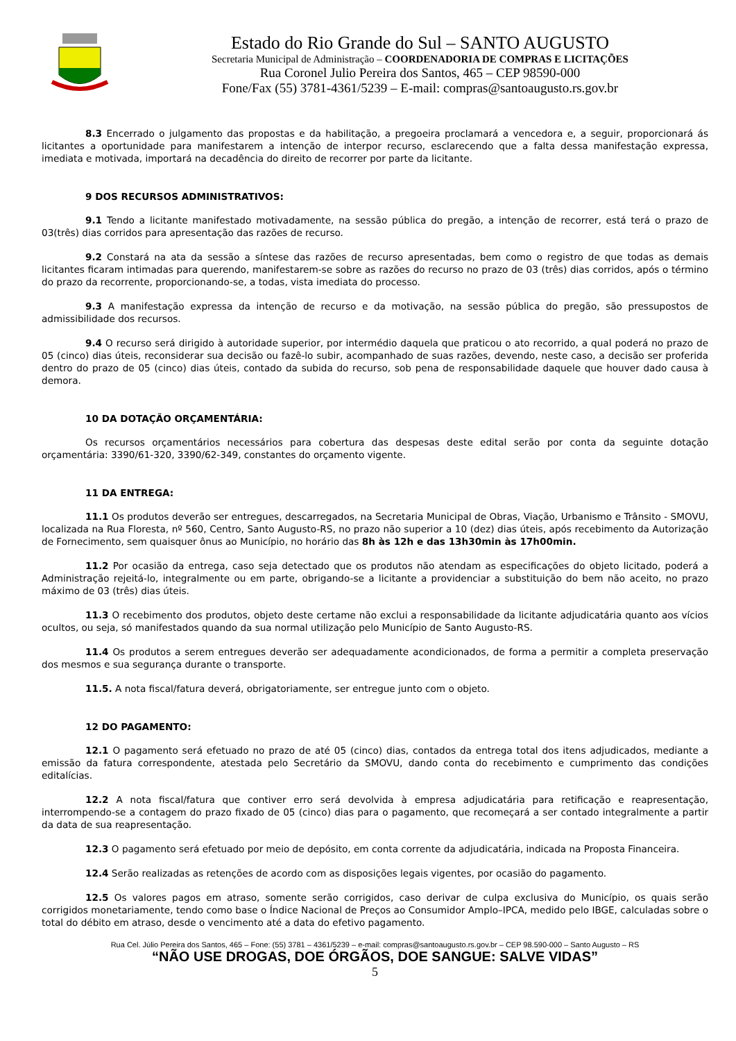Estado do Rio Grande do Sul – SANTO AUGUSTO
Secretaria Municipal de Administração – COORDENADORIA DE COMPRAS E LICITAÇÕES
Rua Coronel Julio Pereira dos Santos, 465 – CEP 98590-000
Fone/Fax (55) 3781-4361/5239 – E-mail: compras@santoaugusto.rs.gov.br
8.3 Encerrado o julgamento das propostas e da habilitação, a pregoeira proclamará a vencedora e, a seguir, proporcionará ás licitantes a oportunidade para manifestarem a intenção de interpor recurso, esclarecendo que a falta dessa manifestação expressa, imediata e motivada, importará na decadência do direito de recorrer por parte da licitante.
9 DOS RECURSOS ADMINISTRATIVOS:
9.1 Tendo a licitante manifestado motivadamente, na sessão pública do pregão, a intenção de recorrer, está terá o prazo de 03(três) dias corridos para apresentação das razões de recurso.
9.2 Constará na ata da sessão a síntese das razões de recurso apresentadas, bem como o registro de que todas as demais licitantes ficaram intimadas para querendo, manifestarem-se sobre as razões do recurso no prazo de 03 (três) dias corridos, após o término do prazo da recorrente, proporcionando-se, a todas, vista imediata do processo.
9.3 A manifestação expressa da intenção de recurso e da motivação, na sessão pública do pregão, são pressupostos de admissibilidade dos recursos.
9.4 O recurso será dirigido à autoridade superior, por intermédio daquela que praticou o ato recorrido, a qual poderá no prazo de 05 (cinco) dias úteis, reconsiderar sua decisão ou fazê-lo subir, acompanhado de suas razões, devendo, neste caso, a decisão ser proferida dentro do prazo de 05 (cinco) dias úteis, contado da subida do recurso, sob pena de responsabilidade daquele que houver dado causa à demora.
10 DA DOTAÇÃO ORÇAMENTÁRIA:
Os recursos orçamentários necessários para cobertura das despesas deste edital serão por conta da seguinte dotação orçamentária: 3390/61-320, 3390/62-349, constantes do orçamento vigente.
11 DA ENTREGA:
11.1 Os produtos deverão ser entregues, descarregados, na Secretaria Municipal de Obras, Viação, Urbanismo e Trânsito - SMOVU, localizada na Rua Floresta, nº 560, Centro, Santo Augusto-RS, no prazo não superior a 10 (dez) dias úteis, após recebimento da Autorização de Fornecimento, sem quaisquer ônus ao Município, no horário das 8h às 12h e das 13h30min às 17h00min.
11.2 Por ocasião da entrega, caso seja detectado que os produtos não atendam as especificações do objeto licitado, poderá a Administração rejeitá-lo, integralmente ou em parte, obrigando-se a licitante a providenciar a substituição do bem não aceito, no prazo máximo de 03 (três) dias úteis.
11.3 O recebimento dos produtos, objeto deste certame não exclui a responsabilidade da licitante adjudicatária quanto aos vícios ocultos, ou seja, só manifestados quando da sua normal utilização pelo Município de Santo Augusto-RS.
11.4 Os produtos a serem entregues deverão ser adequadamente acondicionados, de forma a permitir a completa preservação dos mesmos e sua segurança durante o transporte.
11.5. A nota fiscal/fatura deverá, obrigatoriamente, ser entregue junto com o objeto.
12 DO PAGAMENTO:
12.1 O pagamento será efetuado no prazo de até 05 (cinco) dias, contados da entrega total dos itens adjudicados, mediante a emissão da fatura correspondente, atestada pelo Secretário da SMOVU, dando conta do recebimento e cumprimento das condições editalícias.
12.2 A nota fiscal/fatura que contiver erro será devolvida à empresa adjudicatária para retificação e reapresentação, interrompendo-se a contagem do prazo fixado de 05 (cinco) dias para o pagamento, que recomeçará a ser contado integralmente a partir da data de sua reapresentação.
12.3 O pagamento será efetuado por meio de depósito, em conta corrente da adjudicatária, indicada na Proposta Financeira.
12.4 Serão realizadas as retenções de acordo com as disposições legais vigentes, por ocasião do pagamento.
12.5 Os valores pagos em atraso, somente serão corrigidos, caso derivar de culpa exclusiva do Município, os quais serão corrigidos monetariamente, tendo como base o Índice Nacional de Preços ao Consumidor Amplo–IPCA, medido pelo IBGE, calculadas sobre o total do débito em atraso, desde o vencimento até a data do efetivo pagamento.
Rua Cel. Júlio Pereira dos Santos, 465 – Fone: (55) 3781 – 4361/5239 – e-mail: compras@santoaugusto.rs.gov.br – CEP 98.590-000 – Santo Augusto – RS
“NÃO USE DROGAS, DOE ÓRGÃOS, DOE SANGUE: SALVE VIDAS”
5